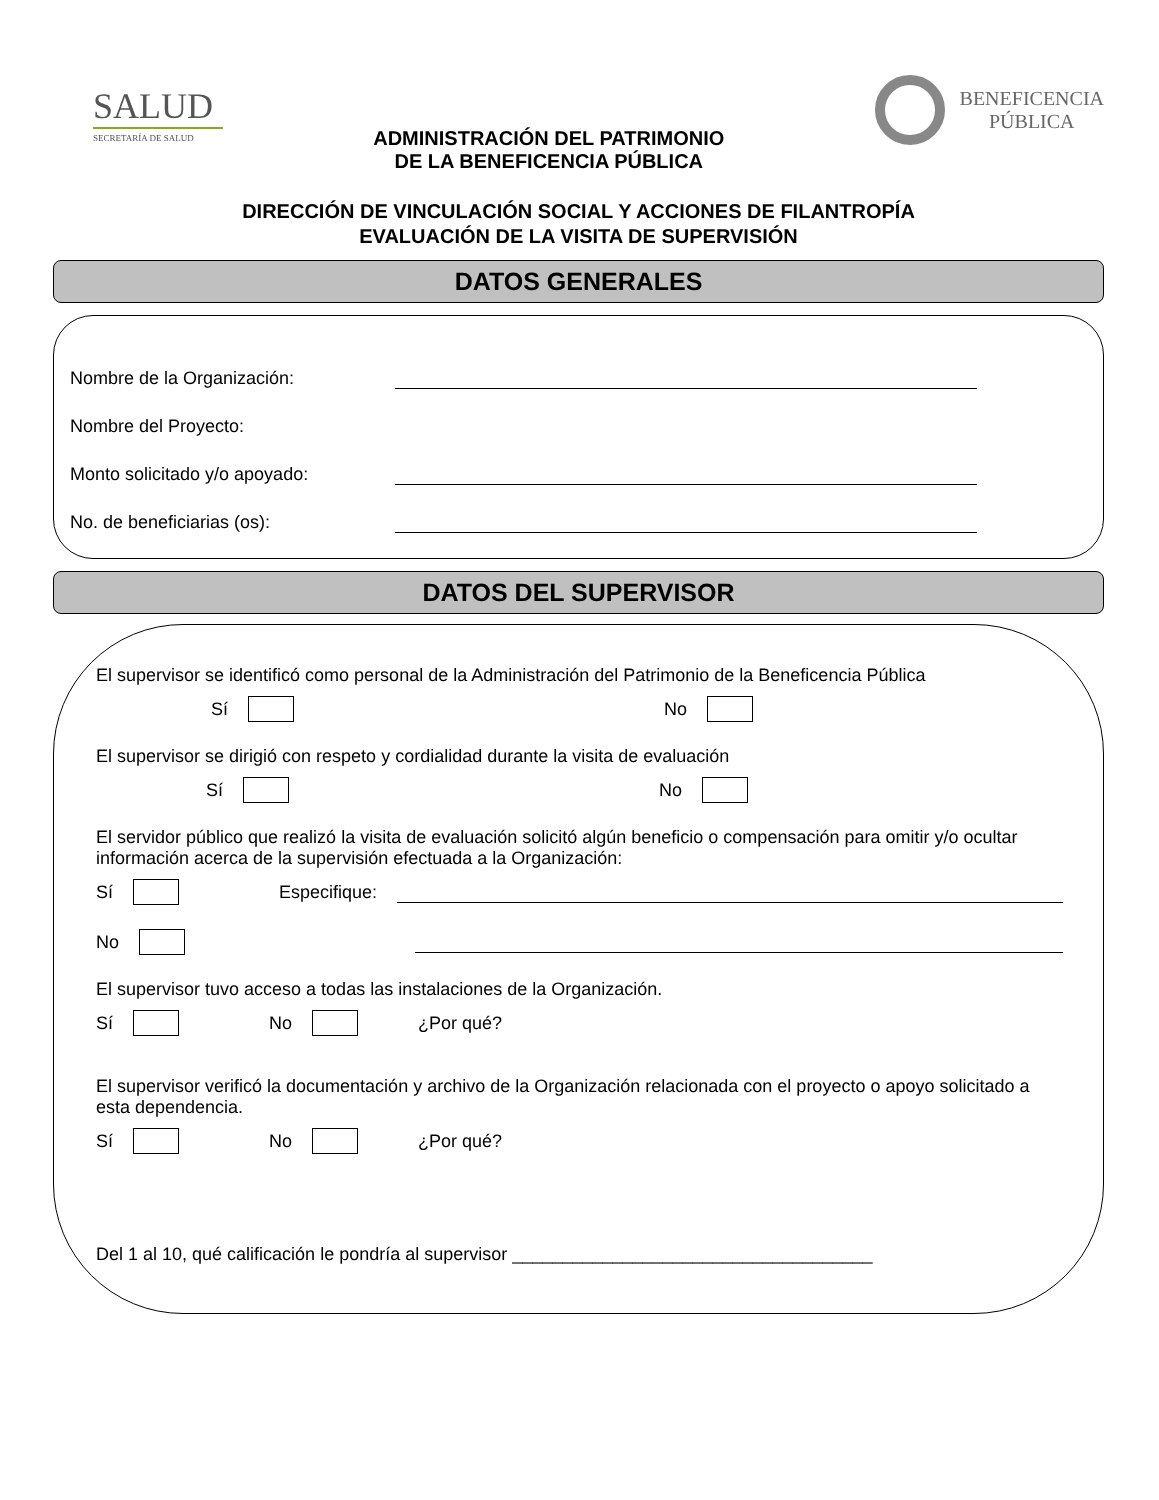SALUD
SECRETARÍA DE SALUD
ADMINISTRACIÓN DEL PATRIMONIO
DE LA BENEFICENCIA PÚBLICA
BENEFICENCIA
PÚBLICA
DIRECCIÓN DE VINCULACIÓN SOCIAL Y ACCIONES DE FILANTROPÍA
EVALUACIÓN DE LA VISITA DE SUPERVISIÓN
DATOS GENERALES
Nombre de la Organización:
Nombre del Proyecto:
Monto solicitado y/o apoyado:
No. de beneficiarias (os):
DATOS DEL SUPERVISOR
El supervisor se identificó como personal de la Administración del Patrimonio de la Beneficencia Pública
Sí No
El supervisor se dirigió con respeto y cordialidad durante la visita de evaluación
Sí No
El servidor público que realizó la visita de evaluación solicitó algún beneficio o compensación para omitir y/o ocultar información acerca de la supervisión efectuada a la Organización:
Sí Especifique:
No
El supervisor tuvo acceso a todas las instalaciones de la Organización.
Sí No ¿Por qué?
El supervisor verificó la documentación y archivo de la Organización relacionada con el proyecto o apoyo solicitado a esta dependencia.
Sí No ¿Por qué?
Del 1 al 10, qué calificación le pondría al supervisor ____________________________________